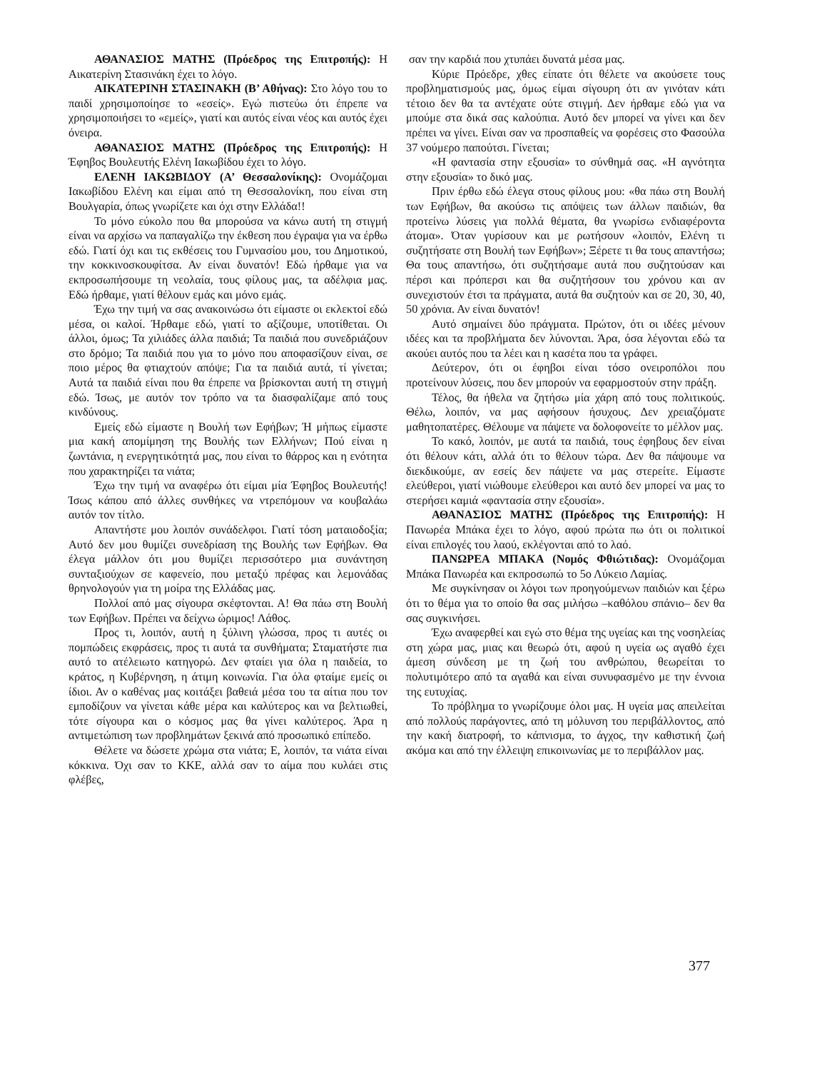ΑΘΑΝΑΣΙΟΣ ΜΑΤΗΣ (Πρόεδρος της Επιτροπής): Η Αικατερίνη Στασινάκη έχει το λόγο.
ΑΙΚΑΤΕΡΙΝΗ ΣΤΑΣΙΝΑΚΗ (Β’ Αθήνας): Στο λόγο του το παιδί χρησιμοποίησε το «εσείς». Εγώ πιστεύω ότι έπρεπε να χρησιμοποιήσει το «εμείς», γιατί και αυτός είναι νέος και αυτός έχει όνειρα.
ΑΘΑΝΑΣΙΟΣ ΜΑΤΗΣ (Πρόεδρος της Επιτροπής): Η Έφηβος Βουλευτής Ελένη Ιακωβίδου έχει το λόγο.
ΕΛΕΝΗ ΙΑΚΩΒΙΔΟΥ (Α’ Θεσσαλονίκης): Ονομάζομαι Ιακωβίδου Ελένη και είμαι από τη Θεσσαλονίκη, που είναι στη Βουλγαρία, όπως γνωρίζετε και όχι στην Ελλάδα!!
Το μόνο εύκολο που θα μπορούσα να κάνω αυτή τη στιγμή είναι να αρχίσω να παπαγαλίζω την έκθεση που έγραψα για να έρθω εδώ. Γιατί όχι και τις εκθέσεις του Γυμνασίου μου, του Δημοτικού, την κοκκινοσκουφίτσα. Αν είναι δυνατόν! Εδώ ήρθαμε για να εκπροσωπήσουμε τη νεολαία, τους φίλους μας, τα αδέλφια μας. Εδώ ήρθαμε, γιατί θέλουν εμάς και μόνο εμάς.
Έχω την τιμή να σας ανακοινώσω ότι είμαστε οι εκλεκτοί εδώ μέσα, οι καλοί. Ήρθαμε εδώ, γιατί το αξίζουμε, υποτίθεται. Οι άλλοι, όμως; Τα χιλιάδες άλλα παιδιά; Τα παιδιά που συνεδριάζουν στο δρόμο; Τα παιδιά που για το μόνο που αποφασίζουν είναι, σε ποιο μέρος θα φτιαχτούν απόψε; Για τα παιδιά αυτά, τί γίνεται; Αυτά τα παιδιά είναι που θα έπρεπε να βρίσκονται αυτή τη στιγμή εδώ. Ίσως, με αυτόν τον τρόπο να τα διασφαλίζαμε από τους κινδύνους.
Εμείς εδώ είμαστε η Βουλή των Εφήβων; Ή μήπως είμαστε μια κακή απομίμηση της Βουλής των Ελλήνων; Πού είναι η ζωντάνια, η ενεργητικότητά μας, που είναι το θάρρος και η ενότητα που χαρακτηρίζει τα νιάτα;
Έχω την τιμή να αναφέρω ότι είμαι μία Έφηβος Βουλευτής! Ίσως κάπου από άλλες συνθήκες να ντρεπόμουν να κουβαλάω αυτόν τον τίτλο.
Απαντήστε μου λοιπόν συνάδελφοι. Γιατί τόση ματαιοδοξία; Αυτό δεν μου θυμίζει συνεδρίαση της Βουλής των Εφήβων. Θα έλεγα μάλλον ότι μου θυμίζει περισσότερο μια συνάντηση συνταξιούχων σε καφενείο, που μεταξύ πρέφας και λεμονάδας θρηνολογούν για τη μοίρα της Ελλάδας μας.
Πολλοί από μας σίγουρα σκέφτονται. Α! Θα πάω στη Βουλή των Εφήβων. Πρέπει να δείχνω ώριμος! Λάθος.
Προς τι, λοιπόν, αυτή η ξύλινη γλώσσα, προς τι αυτές οι πομπώδεις εκφράσεις, προς τι αυτά τα συνθήματα; Σταματήστε πια αυτό το ατέλειωτο κατηγορώ. Δεν φταίει για όλα η παιδεία, το κράτος, η Κυβέρνηση, η άτιμη κοινωνία. Για όλα φταίμε εμείς οι ίδιοι. Αν ο καθένας μας κοιτάξει βαθειά μέσα του τα αίτια που τον εμποδίζουν να γίνεται κάθε μέρα και καλύτερος και να βελτιωθεί, τότε σίγουρα και ο κόσμος μας θα γίνει καλύτερος. Άρα η αντιμετώπιση των προβλημάτων ξεκινά από προσωπικό επίπεδο.
Θέλετε να δώσετε χρώμα στα νιάτα; Ε, λοιπόν, τα νιάτα είναι κόκκινα. Όχι σαν το ΚΚΕ, αλλά σαν το αίμα που κυλάει στις φλέβες,
σαν την καρδιά που χτυπάει δυνατά μέσα μας.
Κύριε Πρόεδρε, χθες είπατε ότι θέλετε να ακούσετε τους προβληματισμούς μας, όμως είμαι σίγουρη ότι αν γινόταν κάτι τέτοιο δεν θα τα αντέχατε ούτε στιγμή. Δεν ήρθαμε εδώ για να μπούμε στα δικά σας καλούπια. Αυτό δεν μπορεί να γίνει και δεν πρέπει να γίνει. Είναι σαν να προσπαθείς να φορέσεις στο Φασούλα 37 νούμερο παπούτσι. Γίνεται;
«Η φαντασία στην εξουσία» το σύνθημά σας. «Η αγνότητα στην εξουσία» το δικό μας.
Πριν έρθω εδώ έλεγα στους φίλους μου: «θα πάω στη Βουλή των Εφήβων, θα ακούσω τις απόψεις των άλλων παιδιών, θα προτείνω λύσεις για πολλά θέματα, θα γνωρίσω ενδιαφέροντα άτομα». Όταν γυρίσουν και με ρωτήσουν «λοιπόν, Ελένη τι συζητήσατε στη Βουλή των Εφήβων»; Ξέρετε τι θα τους απαντήσω; Θα τους απαντήσω, ότι συζητήσαμε αυτά που συζητούσαν και πέρσι και πρόπερσι και θα συζητήσουν του χρόνου και αν συνεχιστούν έτσι τα πράγματα, αυτά θα συζητούν και σε 20, 30, 40, 50 χρόνια. Αν είναι δυνατόν!
Αυτό σημαίνει δύο πράγματα. Πρώτον, ότι οι ιδέες μένουν ιδέες και τα προβλήματα δεν λύνονται. Άρα, όσα λέγονται εδώ τα ακούει αυτός που τα λέει και η κασέτα που τα γράφει.
Δεύτερον, ότι οι έφηβοι είναι τόσο ονειροπόλοι που προτείνουν λύσεις, που δεν μπορούν να εφαρμοστούν στην πράξη.
Τέλος, θα ήθελα να ζητήσω μία χάρη από τους πολιτικούς. Θέλω, λοιπόν, να μας αφήσουν ήσυχους. Δεν χρειαζόματε μαθητοπατέρες. Θέλουμε να πάψετε να δολοφονείτε το μέλλον μας.
Το κακό, λοιπόν, με αυτά τα παιδιά, τους έφηβους δεν είναι ότι θέλουν κάτι, αλλά ότι το θέλουν τώρα. Δεν θα πάψουμε να διεκδικούμε, αν εσείς δεν πάψετε να μας στερείτε. Είμαστε ελεύθεροι, γιατί νιώθουμε ελεύθεροι και αυτό δεν μπορεί να μας το στερήσει καμιά «φαντασία στην εξουσία».
ΑΘΑΝΑΣΙΟΣ ΜΑΤΗΣ (Πρόεδρος της Επιτροπής): Η Πανωρέα Μπάκα έχει το λόγο, αφού πρώτα πω ότι οι πολιτικοί είναι επιλογές του λαού, εκλέγονται από το λαό.
ΠΑΝΩΡΕΑ ΜΠΑΚΑ (Νομός Φθιώτιδας): Ονομάζομαι Μπάκα Πανωρέα και εκπροσωπώ το 5ο Λύκειο Λαμίας.
Με συγκίνησαν οι λόγοι των προηγούμενων παιδιών και ξέρω ότι το θέμα για το οποίο θα σας μιλήσω –καθόλου σπάνιο– δεν θα σας συγκινήσει.
Έχω αναφερθεί και εγώ στο θέμα της υγείας και της νοσηλείας στη χώρα μας, μιας και θεωρώ ότι, αφού η υγεία ως αγαθό έχει άμεση σύνδεση με τη ζωή του ανθρώπου, θεωρείται το πολυτιμότερο από τα αγαθά και είναι συνυφασμένο με την έννοια της ευτυχίας.
Το πρόβλημα το γνωρίζουμε όλοι μας. Η υγεία μας απειλείται από πολλούς παράγοντες, από τη μόλυνση του περιβάλλοντος, από την κακή διατροφή, το κάπνισμα, το άγχος, την καθιστική ζωή ακόμα και από την έλλειψη επικοινωνίας με το περιβάλλον μας.
377